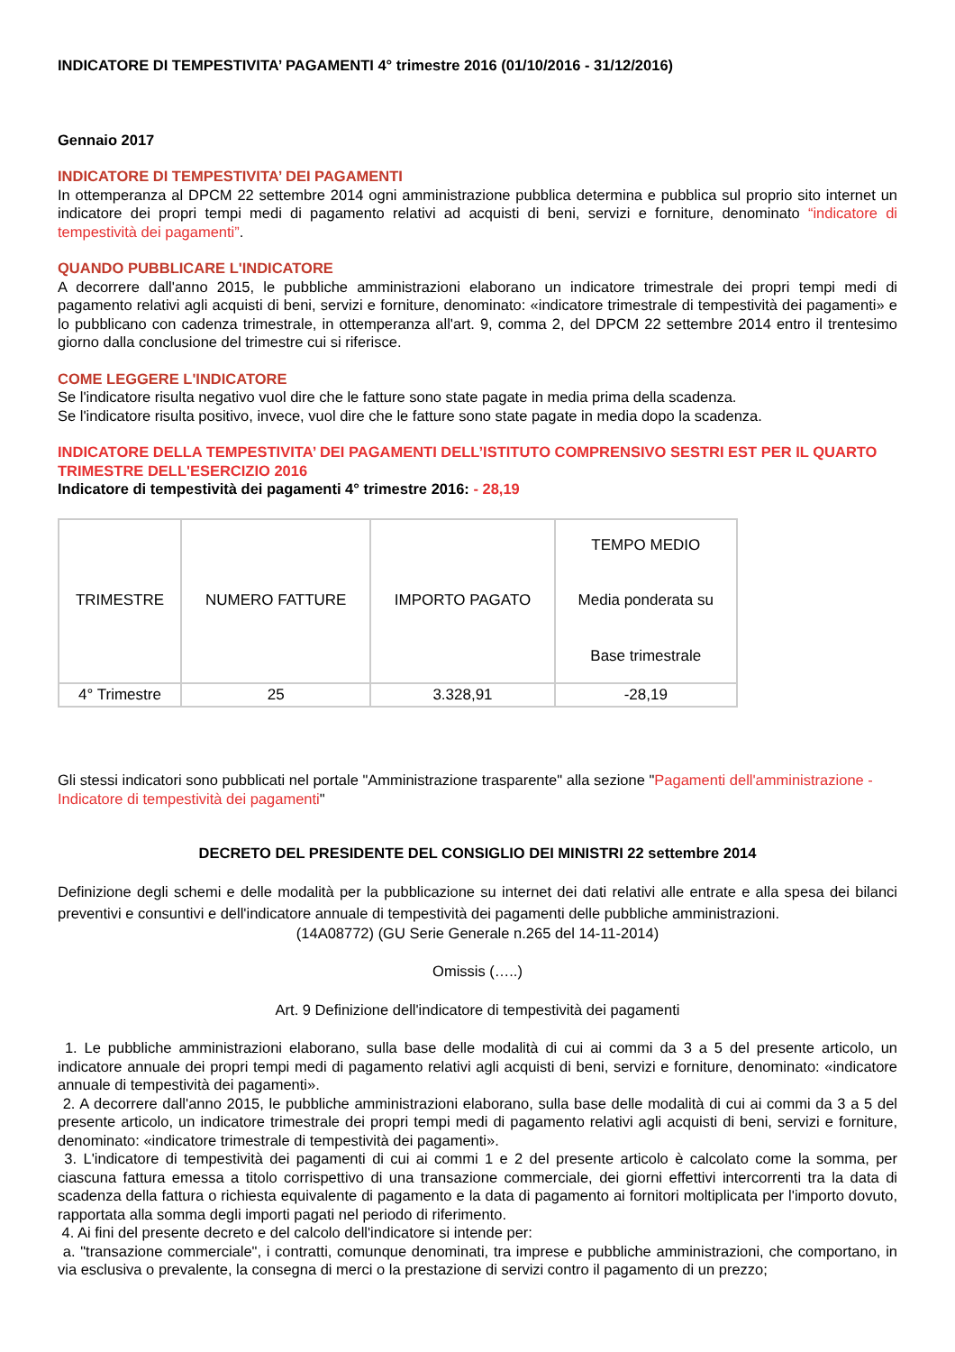INDICATORE DI TEMPESTIVITA’ PAGAMENTI 4° trimestre 2016 (01/10/2016 - 31/12/2016)
Gennaio 2017
INDICATORE DI TEMPESTIVITA’ DEI PAGAMENTI
In ottemperanza al DPCM 22 settembre 2014 ogni amministrazione pubblica determina e pubblica sul proprio sito internet un indicatore dei propri tempi medi di pagamento relativi ad acquisti di beni, servizi e forniture, denominato “indicatore di tempestività dei pagamenti”.
QUANDO PUBBLICARE L'INDICATORE
A decorrere dall'anno 2015, le pubbliche amministrazioni elaborano un indicatore trimestrale dei propri tempi medi di pagamento relativi agli acquisti di beni, servizi e forniture, denominato: «indicatore trimestrale di tempestività dei pagamenti» e lo pubblicano con cadenza trimestrale, in ottemperanza all'art. 9, comma 2, del DPCM 22 settembre 2014 entro il trentesimo giorno dalla conclusione del trimestre cui si riferisce.
COME LEGGERE L'INDICATORE
Se l'indicatore risulta negativo vuol dire che le fatture sono state pagate in media prima della scadenza.
Se l'indicatore risulta positivo, invece, vuol dire che le fatture sono state pagate in media dopo la scadenza.
INDICATORE DELLA TEMPESTIVITA’ DEI PAGAMENTI DELL’ISTITUTO COMPRENSIVO SESTRI EST PER IL QUARTO TRIMESTRE DELL'ESERCIZIO 2016
Indicatore di tempestività dei pagamenti 4° trimestre 2016: - 28,19
| TRIMESTRE | NUMERO FATTURE | IMPORTO PAGATO | TEMPO MEDIO Media ponderata su Base trimestrale |
| 4° Trimestre | 25 | 3.328,91 | -28,19 |
Gli stessi indicatori sono pubblicati nel portale "Amministrazione trasparente" alla sezione "Pagamenti dell'amministrazione - Indicatore di tempestività dei pagamenti"
DECRETO DEL PRESIDENTE DEL CONSIGLIO DEI MINISTRI 22 settembre 2014
Definizione degli schemi e delle modalità per la pubblicazione su internet dei dati relativi alle entrate e alla spesa dei bilanci preventivi e consuntivi e dell'indicatore annuale di tempestività dei pagamenti delle pubbliche amministrazioni.
(14A08772) (GU Serie Generale n.265 del 14-11-2014)
Omissis (…..)
Art. 9 Definizione dell'indicatore di tempestività dei pagamenti
1. Le pubbliche amministrazioni elaborano, sulla base delle modalità di cui ai commi da 3 a 5 del presente articolo, un indicatore annuale dei propri tempi medi di pagamento relativi agli acquisti di beni, servizi e forniture, denominato: «indicatore annuale di tempestività dei pagamenti».
2. A decorrere dall'anno 2015, le pubbliche amministrazioni elaborano, sulla base delle modalità di cui ai commi da 3 a 5 del presente articolo, un indicatore trimestrale dei propri tempi medi di pagamento relativi agli acquisti di beni, servizi e forniture, denominato: «indicatore trimestrale di tempestività dei pagamenti».
3. L'indicatore di tempestività dei pagamenti di cui ai commi 1 e 2 del presente articolo è calcolato come la somma, per ciascuna fattura emessa a titolo corrispettivo di una transazione commerciale, dei giorni effettivi intercorrenti tra la data di scadenza della fattura o richiesta equivalente di pagamento e la data di pagamento ai fornitori moltiplicata per l'importo dovuto, rapportata alla somma degli importi pagati nel periodo di riferimento.
4. Ai fini del presente decreto e del calcolo dell'indicatore si intende per:
a. "transazione commerciale", i contratti, comunque denominati, tra imprese e pubbliche amministrazioni, che comportano, in via esclusiva o prevalente, la consegna di merci o la prestazione di servizi contro il pagamento di un prezzo;